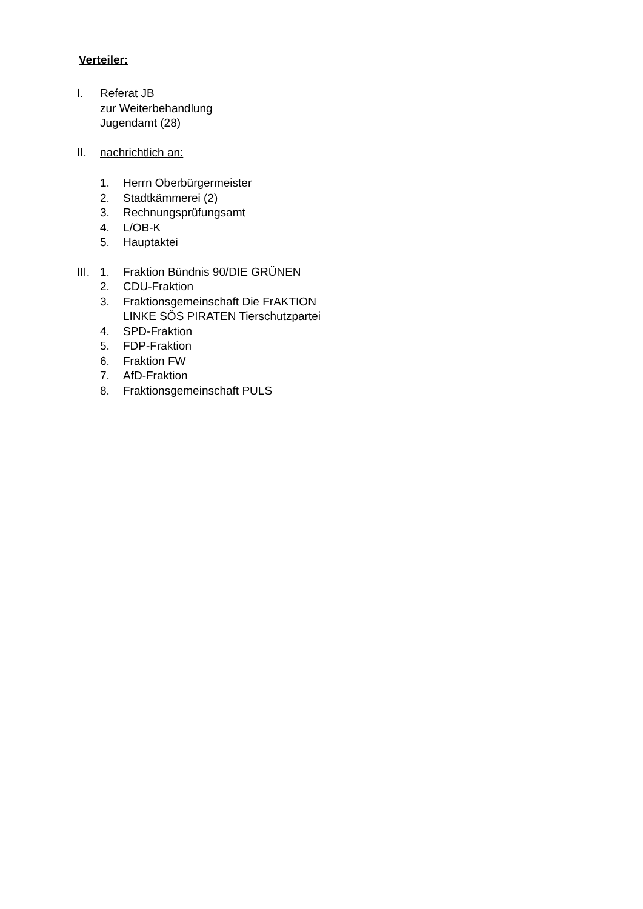Verteiler:
I. Referat JB
zur Weiterbehandlung
Jugendamt (28)
II. nachrichtlich an:
1. Herrn Oberbürgermeister
2. Stadtkämmerei (2)
3. Rechnungsprüfungsamt
4. L/OB-K
5. Hauptaktei
III. 1. Fraktion Bündnis 90/DIE GRÜNEN
2. CDU-Fraktion
3. Fraktionsgemeinschaft Die FrAKTION
LINKE SÖS PIRATEN Tierschutzpartei
4. SPD-Fraktion
5. FDP-Fraktion
6. Fraktion FW
7. AfD-Fraktion
8. Fraktionsgemeinschaft PULS